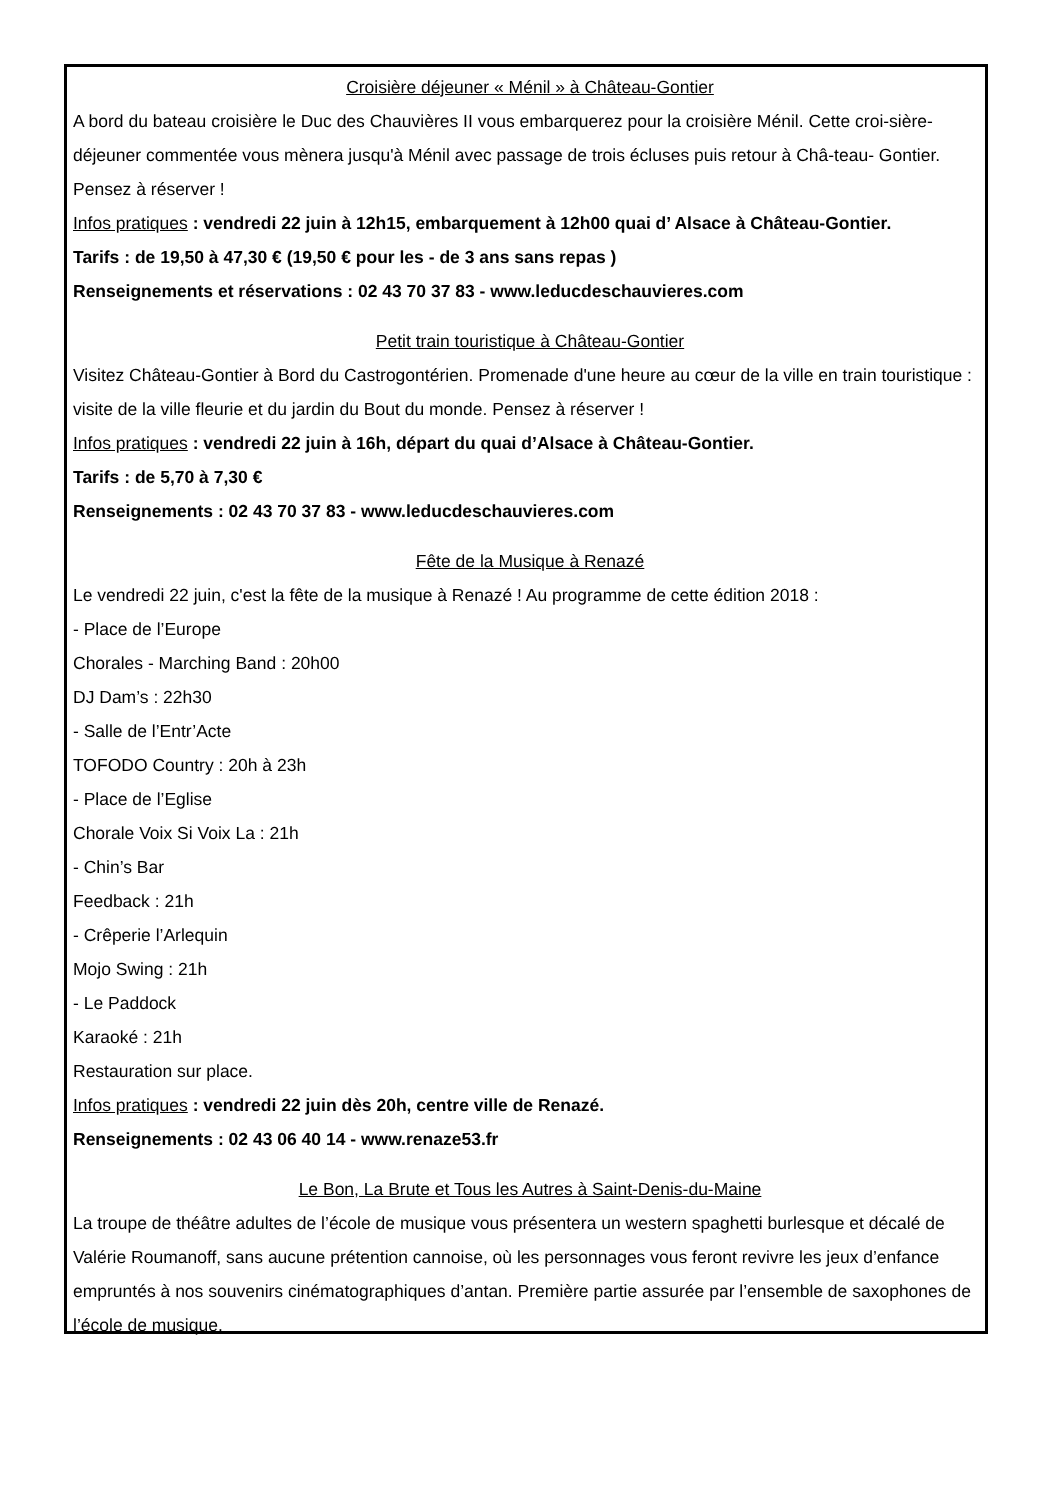Croisière déjeuner « Ménil » à Château-Gontier
A bord du bateau croisière le Duc des Chauvières II vous embarquerez pour la croisière Ménil. Cette croi-sière- déjeuner commentée vous mènera jusqu'à Ménil avec passage de trois écluses puis retour à Châ-teau- Gontier. Pensez à réserver !
Infos pratiques : vendredi 22 juin à 12h15, embarquement à 12h00 quai d’ Alsace à Château-Gontier.
Tarifs : de 19,50 à 47,30 € (19,50 € pour les - de 3 ans sans repas )
Renseignements et réservations : 02 43 70 37 83 - www.leducdeschauvieres.com
Petit train touristique à Château-Gontier
Visitez Château-Gontier à Bord du Castrogontérien. Promenade d'une heure au cœur de la ville en train touristique : visite de la ville fleurie et du jardin du Bout du monde. Pensez à réserver !
Infos pratiques : vendredi 22 juin à 16h, départ du quai d’Alsace à Château-Gontier.
Tarifs : de 5,70 à 7,30 €
Renseignements : 02 43 70 37 83 - www.leducdeschauvieres.com
Fête de la Musique à Renazé
Le vendredi 22 juin, c'est la fête de la musique à Renazé ! Au programme de cette édition 2018 :
- Place de l’Europe
Chorales - Marching Band : 20h00
DJ Dam’s : 22h30
- Salle de l’Entr’Acte
TOFODO Country : 20h à 23h
- Place de l’Eglise
Chorale Voix Si Voix La : 21h
- Chin’s Bar
Feedback : 21h
- Crêperie l’Arlequin
Mojo Swing : 21h
- Le Paddock
Karaoké : 21h
Restauration sur place.
Infos pratiques : vendredi 22 juin dès 20h, centre ville de Renazé.
Renseignements : 02 43 06 40 14 - www.renaze53.fr
Le Bon, La Brute et Tous les Autres à Saint-Denis-du-Maine
La troupe de théâtre adultes de l’école de musique vous présentera un western spaghetti burlesque et décalé de Valérie Roumanoff, sans aucune prétention cannoise, où les personnages vous feront revivre les jeux d’enfance empruntés à nos souvenirs cinématographiques d’antan. Première partie assurée par l’ensemble de saxophones de l’école de musique.